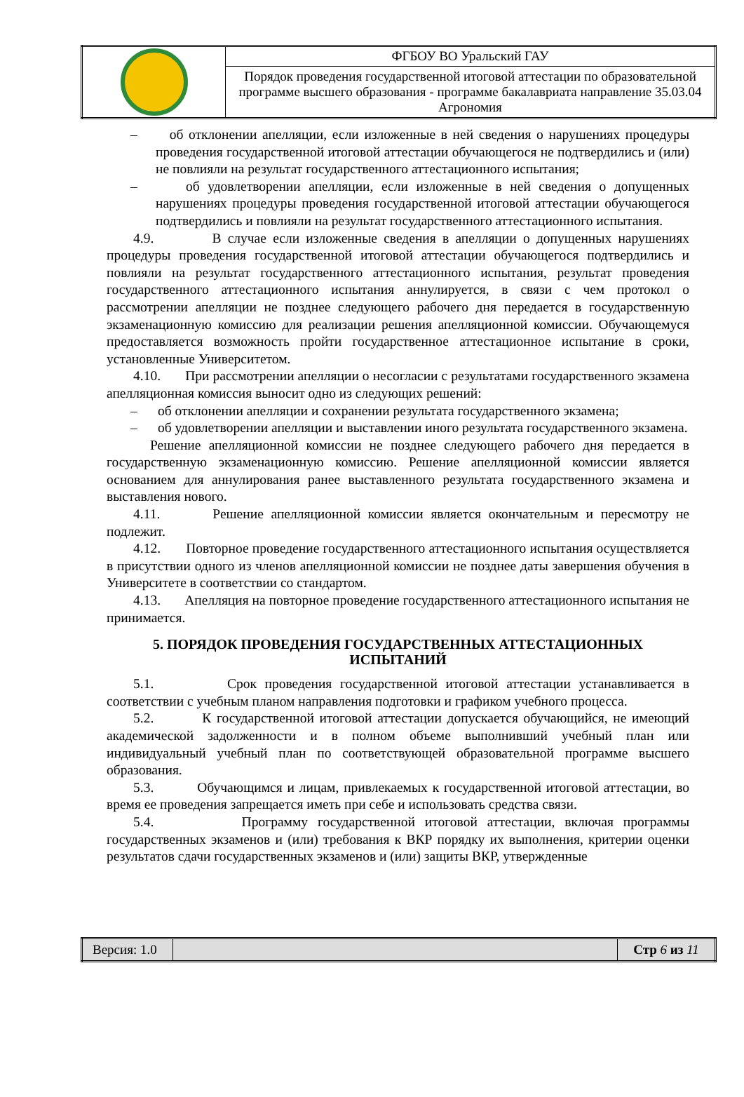| | ФГБОУ ВО Уральский ГАУ |
| | Порядок проведения государственной итоговой аттестации по образовательной программе высшего образования - программе бакалавриата направление 35.03.04 Агрономия |
– об отклонении апелляции, если изложенные в ней сведения о нарушениях процедуры проведения государственной итоговой аттестации обучающегося не подтвердились и (или) не повлияли на результат государственного аттестационного испытания;
– об удовлетворении апелляции, если изложенные в ней сведения о допущенных нарушениях процедуры проведения государственной итоговой аттестации обучающегося подтвердились и повлияли на результат государственного аттестационного испытания.
4.9. В случае если изложенные сведения в апелляции о допущенных нарушениях процедуры проведения государственной итоговой аттестации обучающегося подтвердились и повлияли на результат государственного аттестационного испытания, результат проведения государственного аттестационного испытания аннулируется, в связи с чем протокол о рассмотрении апелляции не позднее следующего рабочего дня передается в государственную экзаменационную комиссию для реализации решения апелляционной комиссии. Обучающемуся предоставляется возможность пройти государственное аттестационное испытание в сроки, установленные Университетом.
4.10. При рассмотрении апелляции о несогласии с результатами государственного экзамена апелляционная комиссия выносит одно из следующих решений:
– об отклонении апелляции и сохранении результата государственного экзамена;
– об удовлетворении апелляции и выставлении иного результата государственного экзамена.
Решение апелляционной комиссии не позднее следующего рабочего дня передается в государственную экзаменационную комиссию. Решение апелляционной комиссии является основанием для аннулирования ранее выставленного результата государственного экзамена и выставления нового.
4.11. Решение апелляционной комиссии является окончательным и пересмотру не подлежит.
4.12. Повторное проведение государственного аттестационного испытания осуществляется в присутствии одного из членов апелляционной комиссии не позднее даты завершения обучения в Университете в соответствии со стандартом.
4.13. Апелляция на повторное проведение государственного аттестационного испытания не принимается.
5. ПОРЯДОК ПРОВЕДЕНИЯ ГОСУДАРСТВЕННЫХ АТТЕСТАЦИОННЫХ ИСПЫТАНИЙ
5.1. Срок проведения государственной итоговой аттестации устанавливается в соответствии с учебным планом направления подготовки и графиком учебного процесса.
5.2. К государственной итоговой аттестации допускается обучающийся, не имеющий академической задолженности и в полном объеме выполнивший учебный план или индивидуальный учебный план по соответствующей образовательной программе высшего образования.
5.3. Обучающимся и лицам, привлекаемых к государственной итоговой аттестации, во время ее проведения запрещается иметь при себе и использовать средства связи.
5.4. Программу государственной итоговой аттестации, включая программы государственных экзаменов и (или) требования к ВКР порядку их выполнения, критерии оценки результатов сдачи государственных экзаменов и (или) защиты ВКР, утвержденные
| Версия: 1.0 | | Стр 6 из 11 |